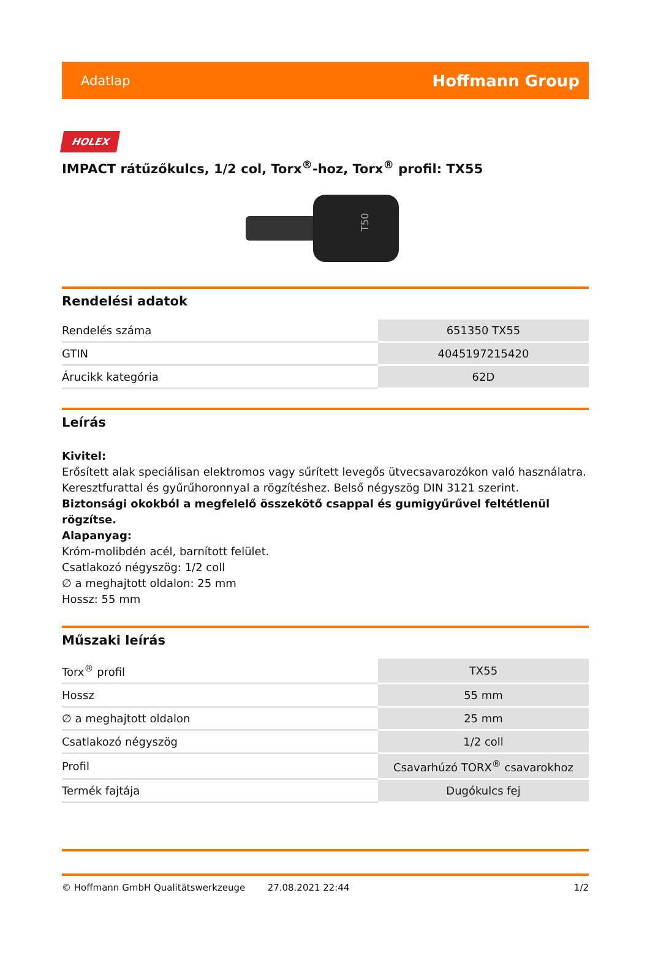Adatlap Hoffmann Group
HOLEX
IMPACT rátűzőkulcs, 1/2 col, Torx<sup>®</sup>-hoz, Torx<sup>®</sup> profil: TX55
T50
Rendelési adatok
| Rendelés száma | 651350 TX55 |
| GTIN | 4045197215420 |
| Árucikk kategória | 62D |
Leírás
Kivitel:
Erősített alak speciálisan elektromos vagy sűrített levegős ütvecsavarozókon való használatra. Keresztfurattal és gyűrűhoronnyal a rögzítéshez. Belső négyszög DIN 3121 szerint.
Biztonsági okokból a megfelelő összekötő csappal és gumigyűrűvel feltétlenül rögzítse.
Alapanyag:
Króm-molibdén acél, barnított felület.
Csatlakozó négyszög: 1/2 coll
∅ a meghajtott oldalon: 25 mm
Hossz: 55 mm
Műszaki leírás
| Torx<sup>®</sup> profil | TX55 |
| Hossz | 55 mm |
| ∅ a meghajtott oldalon | 25 mm |
| Csatlakozó négyszög | 1/2 coll |
| Profil | Csavarhúzó TORX<sup>®</sup> csavarokhoz |
| Termék fajtája | Dugókulcs fej |
© Hoffmann GmbH Qualitätswerkzeuge 27.08.2021 22:44 1/2